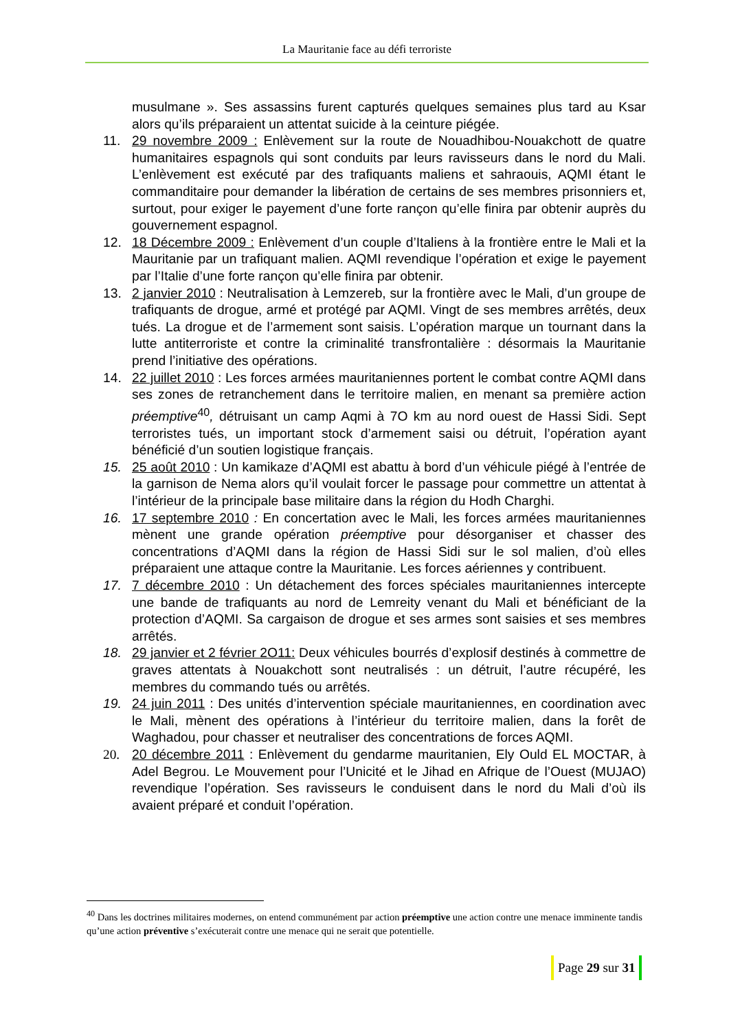La Mauritanie face au défi terroriste
musulmane ». Ses assassins furent capturés quelques semaines plus tard au Ksar alors qu’ils préparaient un attentat suicide à la ceinture piégée.
11. 29 novembre 2009 : Enlèvement sur la route de Nouadhibou-Nouakchott de quatre humanitaires espagnols qui sont conduits par leurs ravisseurs dans le nord du Mali. L’enlèvement est exécuté par des trafiquants maliens et sahraouis, AQMI étant le commanditaire pour demander la libération de certains de ses membres prisonniers et, surtout, pour exiger le payement d’une forte rançon qu’elle finira par obtenir auprès du gouvernement espagnol.
12. 18 Décembre 2009 : Enlèvement d’un couple d’Italiens à la frontière entre le Mali et la Mauritanie par un trafiquant malien. AQMI revendique l’opération et exige le payement par l’Italie d’une forte rançon qu’elle finira par obtenir.
13. 2 janvier 2010 : Neutralisation à Lemzereb, sur la frontière avec le Mali, d’un groupe de trafiquants de drogue, armé et protégé par AQMI. Vingt de ses membres arrêtés, deux tués. La drogue et de l’armement sont saisis. L’opération marque un tournant dans la lutte antiterroriste et contre la criminalité transfrontalière : désormais la Mauritanie prend l’initiative des opérations.
14. 22 juillet 2010 : Les forces armées mauritaniennes portent le combat contre AQMI dans ses zones de retranchement dans le territoire malien, en menant sa première action préemptive<sup>40</sup>, détruisant un camp Aqmi à 7O km au nord ouest de Hassi Sidi. Sept terroristes tués, un important stock d’armement saisi ou détruit, l’opération ayant bénéficié d’un soutien logistique français.
15. 25 août 2010 : Un kamikaze d’AQMI est abattu à bord d’un véhicule piégé à l’entrée de la garnison de Nema alors qu’il voulait forcer le passage pour commettre un attentat à l’intérieur de la principale base militaire dans la région du Hodh Charghi.
16. 17 septembre 2010 : En concertation avec le Mali, les forces armées mauritaniennes mènent une grande opération préemptive pour désorganiser et chasser des concentrations d’AQMI dans la région de Hassi Sidi sur le sol malien, d’où elles préparaient une attaque contre la Mauritanie. Les forces aériennes y contribuent.
17. 7 décembre 2010 : Un détachement des forces spéciales mauritaniennes intercepte une bande de trafiquants au nord de Lemreity venant du Mali et bénéficiant de la protection d’AQMI. Sa cargaison de drogue et ses armes sont saisies et ses membres arrêtés.
18. 29 janvier et 2 février 2O11: Deux véhicules bourrés d’explosif destinés à commettre de graves attentats à Nouakchott sont neutralisés : un détruit, l’autre récupéré, les membres du commando tués ou arrêtés.
19. 24 juin 2011 : Des unités d’intervention spéciale mauritaniennes, en coordination avec le Mali, mènent des opérations à l’intérieur du territoire malien, dans la forêt de Waghadou, pour chasser et neutraliser des concentrations de forces AQMI.
20. 20 décembre 2011 : Enlèvement du gendarme mauritanien, Ely Ould EL MOCTAR, à Adel Begrou. Le Mouvement pour l’Unicité et le Jihad en Afrique de l’Ouest (MUJAO) revendique l’opération. Ses ravisseurs le conduisent dans le nord du Mali d’où ils avaient préparé et conduit l’opération.
<sup>40</sup> Dans les doctrines militaires modernes, on entend communément par action préemptive une action contre une menace imminente tandis qu’une action préventive s’exécuterait contre une menace qui ne serait que potentielle.
Page 29 sur 31